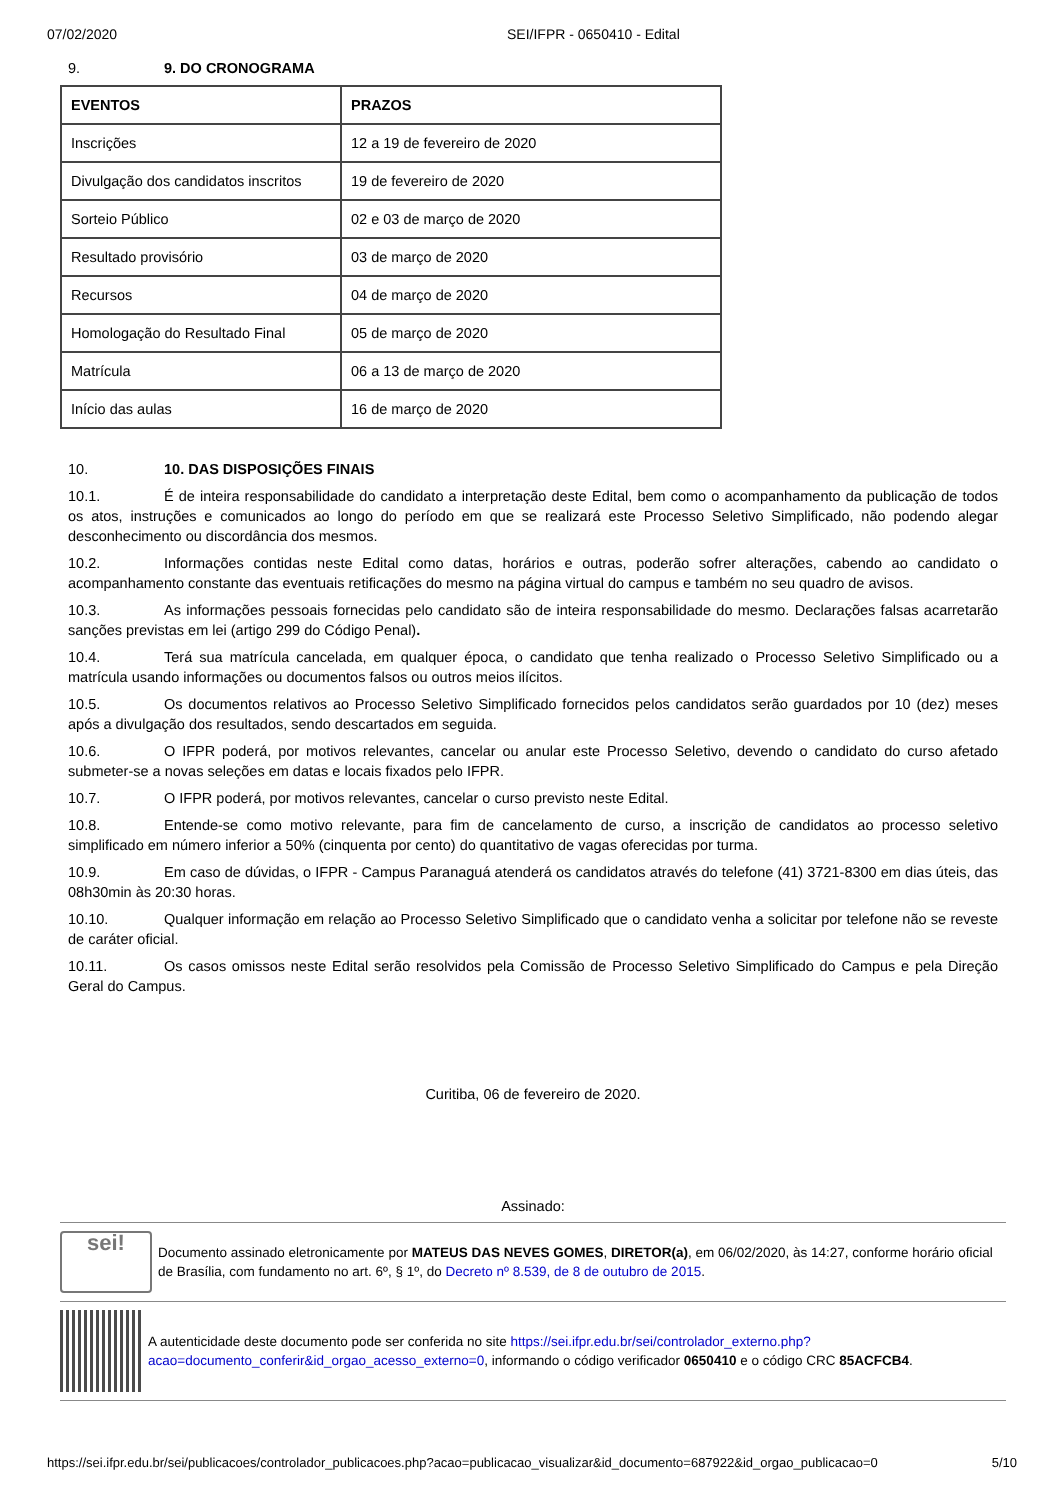07/02/2020 SEI/IFPR - 0650410 - Edital
9. 9. DO CRONOGRAMA
| EVENTOS | PRAZOS |
| Inscrições | 12 a 19 de fevereiro de 2020 |
| Divulgação dos candidatos inscritos | 19 de fevereiro de 2020 |
| Sorteio Público | 02 e 03 de março de 2020 |
| Resultado provisório | 03 de março de 2020 |
| Recursos | 04 de março de 2020 |
| Homologação do Resultado Final | 05 de março de 2020 |
| Matrícula | 06 a 13 de março de 2020 |
| Início das aulas | 16 de março de 2020 |
10. 10. DAS DISPOSIÇÕES FINAIS
10.1. É de inteira responsabilidade do candidato a interpretação deste Edital, bem como o acompanhamento da publicação de todos os atos, instruções e comunicados ao longo do período em que se realizará este Processo Seletivo Simplificado, não podendo alegar desconhecimento ou discordância dos mesmos.
10.2. Informações contidas neste Edital como datas, horários e outras, poderão sofrer alterações, cabendo ao candidato o acompanhamento constante das eventuais retificações do mesmo na página virtual do campus e também no seu quadro de avisos.
10.3. As informações pessoais fornecidas pelo candidato são de inteira responsabilidade do mesmo. Declarações falsas acarretarão sanções previstas em lei (artigo 299 do Código Penal).
10.4. Terá sua matrícula cancelada, em qualquer época, o candidato que tenha realizado o Processo Seletivo Simplificado ou a matrícula usando informações ou documentos falsos ou outros meios ilícitos.
10.5. Os documentos relativos ao Processo Seletivo Simplificado fornecidos pelos candidatos serão guardados por 10 (dez) meses após a divulgação dos resultados, sendo descartados em seguida.
10.6. O IFPR poderá, por motivos relevantes, cancelar ou anular este Processo Seletivo, devendo o candidato do curso afetado submeter-se a novas seleções em datas e locais fixados pelo IFPR.
10.7. O IFPR poderá, por motivos relevantes, cancelar o curso previsto neste Edital.
10.8. Entende-se como motivo relevante, para fim de cancelamento de curso, a inscrição de candidatos ao processo seletivo simplificado em número inferior a 50% (cinquenta por cento) do quantitativo de vagas oferecidas por turma.
10.9. Em caso de dúvidas, o IFPR - Campus Paranaguá atenderá os candidatos através do telefone (41) 3721-8300 em dias úteis, das 08h30min às 20:30 horas.
10.10. Qualquer informação em relação ao Processo Seletivo Simplificado que o candidato venha a solicitar por telefone não se reveste de caráter oficial.
10.11. Os casos omissos neste Edital serão resolvidos pela Comissão de Processo Seletivo Simplificado do Campus e pela Direção Geral do Campus.
Curitiba, 06 de fevereiro de 2020.
Assinado:
sei!
Documento assinado eletronicamente por MATEUS DAS NEVES GOMES, DIRETOR(a), em 06/02/2020, às 14:27, conforme horário oficial de Brasília, com fundamento no art. 6º, § 1º, do Decreto nº 8.539, de 8 de outubro de 2015.
A autenticidade deste documento pode ser conferida no site https://sei.ifpr.edu.br/sei/controlador_externo.php?acao=documento_conferir&id_orgao_acesso_externo=0, informando o código verificador 0650410 e o código CRC 85ACFCB4.
https://sei.ifpr.edu.br/sei/publicacoes/controlador_publicacoes.php?acao=publicacao_visualizar&id_documento=687922&id_orgao_publicacao=0 5/10